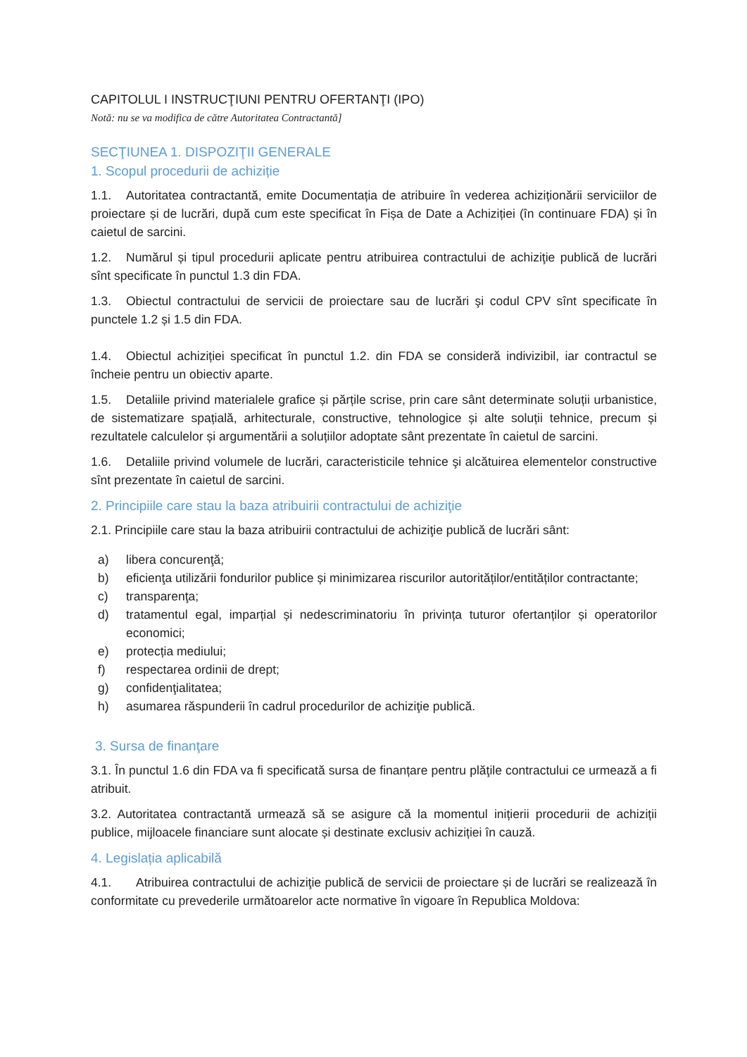CAPITOLUL I INSTRUCŢIUNI PENTRU OFERTANŢI (IPO)
Notă: nu se va modifica de către Autoritatea Contractantă]
SECŢIUNEA 1. DISPOZIŢII GENERALE
1. Scopul procedurii de achiziție
1.1. Autoritatea contractantă, emite Documentația de atribuire în vederea achiziționării serviciilor de proiectare și de lucrări, după cum este specificat în Fișa de Date a Achiziției (în continuare FDA) și în caietul de sarcini.
1.2. Numărul și tipul procedurii aplicate pentru atribuirea contractului de achiziţie publică de lucrări sînt specificate în punctul 1.3 din FDA.
1.3. Obiectul contractului de servicii de proiectare sau de lucrări şi codul CPV sînt specificate în punctele 1.2 și 1.5 din FDA.
1.4. Obiectul achiziției specificat în punctul 1.2. din FDA se consideră indivizibil, iar contractul se încheie pentru un obiectiv aparte.
1.5. Detaliile privind materialele grafice și părțile scrise, prin care sânt determinate soluții urbanistice, de sistematizare spațială, arhitecturale, constructive, tehnologice și alte soluții tehnice, precum și rezultatele calculelor și argumentării a soluțiilor adoptate sânt prezentate în caietul de sarcini.
1.6. Detaliile privind volumele de lucrări, caracteristicile tehnice şi alcătuirea elementelor constructive sînt prezentate în caietul de sarcini.
2. Principiile care stau la baza atribuirii contractului de achiziţie
2.1. Principiile care stau la baza atribuirii contractului de achiziţie publică de lucrări sânt:
a) libera concurenţă;
b) eficienţa utilizării fondurilor publice și minimizarea riscurilor autorităților/entităților contractante;
c) transparenţa;
d) tratamentul egal, imparțial și nedescriminatoriu în privința tuturor ofertanților și operatorilor economici;
e) protecția mediului;
f) respectarea ordinii de drept;
g) confidenţialitatea;
h) asumarea răspunderii în cadrul procedurilor de achiziţie publică.
3. Sursa de finanţare
3.1. În punctul 1.6 din FDA va fi specificată sursa de finanțare pentru plăţile contractului ce urmează a fi atribuit.
3.2. Autoritatea contractantă urmează să se asigure că la momentul inițierii procedurii de achiziții publice, mijloacele financiare sunt alocate și destinate exclusiv achiziției în cauză.
4. Legislația aplicabilă
4.1. Atribuirea contractului de achiziţie publică de servicii de proiectare și de lucrări se realizează în conformitate cu prevederile următoarelor acte normative în vigoare în Republica Moldova: